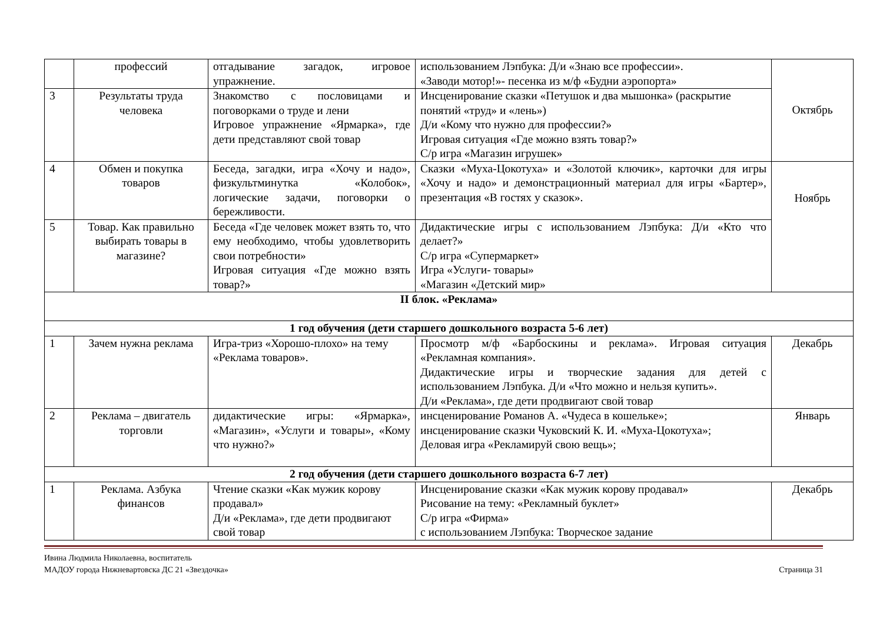| | профессий | отгадывание загадок, игровое упражнение. | использованием Лэпбука: Д/и «Знаю все профессии». «Заводи мотор!»- песенка из м/ф «Будни аэропорта» | Октябрь |
| 3 | Результаты труда человека | Знакомство с пословицами и поговорками о труде и лени Игровое упражнение «Ярмарка», где дети представляют свой товар | Инсценирование сказки «Петушок и два мышонка» (раскрытие понятий «труд» и «лень») Д/и «Кому что нужно для профессии?» Игровая ситуация «Где можно взять товар?» С/р игра «Магазин игрушек» | |
| 4 | Обмен и покупка товаров | Беседа, загадки, игра «Хочу и надо», физкультминутка «Колобок», логические задачи, поговорки о бережливости. | Сказки «Муха-Цокотуха» и «Золотой ключик», карточки для игры «Хочу и надо» и демонстрационный материал для игры «Бартер», презентация «В гостях у сказок». | Ноябрь |
| 5 | Товар. Как правильно выбирать товары в магазине? | Беседа «Где человек может взять то, что ему необходимо, чтобы удовлетворить свои потребности» Игровая ситуация «Где можно взять товар?» | Дидактические игры с использованием Лэпбука: Д/и «Кто что делает?» С/р игра «Супермаркет» Игра «Услуги- товары» «Магазин «Детский мир» | |
| II блок. «Реклама» | | | | |
| 1 год обучения (дети старшего дошкольного возраста 5-6 лет) | | | | |
| 1 | Зачем нужна реклама | Игра-триз «Хорошо-плохо» на тему «Реклама товаров». | Просмотр м/ф «Барбоскины и реклама». Игровая ситуация «Рекламная компания». Дидактические игры и творческие задания для детей с использованием Лэпбука. Д/и «Что можно и нельзя купить». Д/и «Реклама», где дети продвигают свой товар | Декабрь |
| 2 | Реклама – двигатель торговли | дидактические игры: «Ярмарка», «Магазин», «Услуги и товары», «Кому что нужно?» | инсценирование Романов А. «Чудеса в кошельке»; инсценирование сказки Чуковский К. И. «Муха-Цокотуха»; Деловая игра «Рекламируй свою вещь»; | Январь |
| 2 год обучения (дети старшего дошкольного возраста 6-7 лет) | | | | |
| 1 | Реклама. Азбука финансов | Чтение сказки «Как мужик корову продавал» Д/и «Реклама», где дети продвигают свой товар | Инсценирование сказки «Как мужик корову продавал» Рисование на тему: «Рекламный буклет» С/р игра «Фирма» с использованием Лэпбука: Творческое задание | Декабрь |
Ивина Людмила Николаевна, воспитатель
МАДОУ города Нижневартовска ДС 21 «Звездочка»
Страница 31